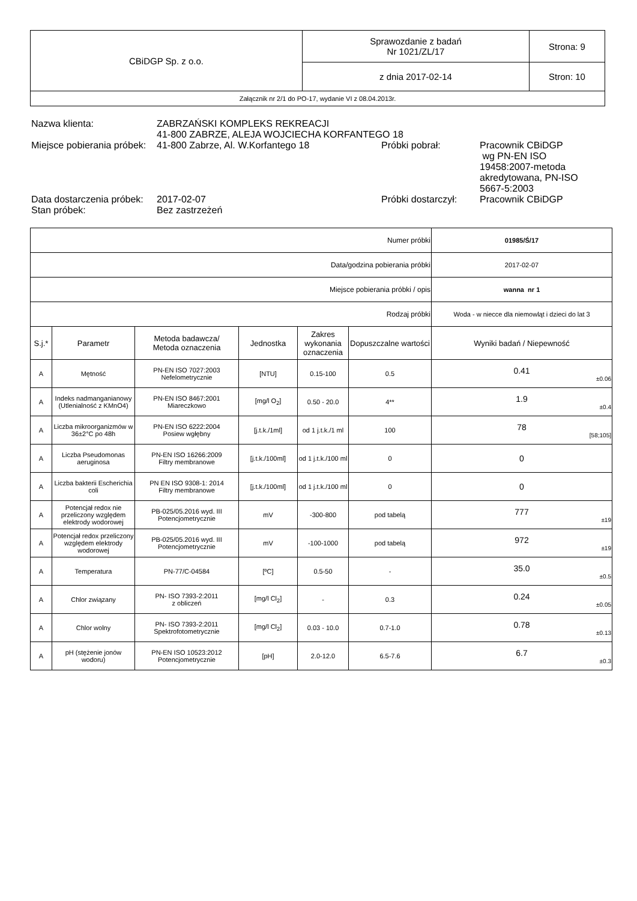| CBiDGP Sp. z o.o. | Sprawozdanie z badań Nr 1021/ZL/17 | Strona: 9 |
| | z dnia 2017-02-14 | Stron: 10 |
| Załącznik nr 2/1 do PO-17, wydanie VI z 08.04.2013r. | | |
| Nazwa klienta: | ZABRZAŃSKI KOMPLEKS REKREACJI 41-800 ZABRZE, ALEJA WOJCIECHA KORFANTEGO 18 | | |
| Miejsce pobierania próbek: | 41-800 Zabrze, Al. W.Korfantego 18 | Próbki pobrał: | Pracownik CBiDGP wg PN-EN ISO 19458:2007-metoda akredytowana, PN-ISO 5667-5:2003 |
| Data dostarczenia próbek: | 2017-02-07 | Próbki dostarczył: | Pracownik CBiDGP |
| Stan próbek: | Bez zastrzeżeń | | |
| Numer próbki | | | | | | 01985/Ś/17 |
| Data/godzina pobierania próbki | | | | | | 2017-02-07 |
| Miejsce pobierania próbki / opis | | | | | | wanna nr 1 |
| Rodzaj próbki | | | | | | Woda - w niecce dla niemowląt i dzieci do lat 3 |
| S.j.* | Parametr | Metoda badawcza/ Metoda oznaczenia | Jednostka | Zakres wykonania oznaczenia | Dopuszczalne wartości | Wyniki badań / Niepewność |
| A | Mętność | PN-EN ISO 7027:2003 Nefelometrycznie | [NTU] | 0.15-100 | 0.5 | 0.41 ±0.06 |
| A | Indeks nadmanganianowy (Utlenialność z KMnO4) | PN-EN ISO 8467:2001 Miareczkowo | [mg/l O<sub>2</sub>] | 0.50 - 20.0 | 4** | 1.9 ±0.4 |
| A | Liczba mikroorganizmów w 36±2°C po 48h | PN-EN ISO 6222:2004 Posiew wgłębny | [j.t.k./1ml] | od 1 j.t.k./1 ml | 100 | 78 [58;105] |
| A | Liczba Pseudomonas aeruginosa | PN-EN ISO 16266:2009 Filtry membranowe | [j.t.k./100ml] | od 1 j.t.k./100 ml | 0 | 0 |
| A | Liczba bakterii Escherichia coli | PN EN ISO 9308-1: 2014 Filtry membranowe | [j.t.k./100ml] | od 1 j.t.k./100 ml | 0 | 0 |
| A | Potencjał redox nie przeliczony względem elektrody wodorowej | PB-025/05.2016 wyd. III Potencjometrycznie | mV | -300-800 | pod tabelą | 777 ±19 |
| A | Potencjał redox przeliczony względem elektrody wodorowej | PB-025/05.2016 wyd. III Potencjometrycznie | mV | -100-1000 | pod tabelą | 972 ±19 |
| A | Temperatura | PN-77/C-04584 | [ºC] | 0.5-50 | - | 35.0 ±0.5 |
| A | Chlor związany | PN- ISO 7393-2:2011 z obliczeń | [mg/l Cl<sub>2</sub>] | - | 0.3 | 0.24 ±0.05 |
| A | Chlor wolny | PN- ISO 7393-2:2011 Spektrofotometrycznie | [mg/l Cl<sub>2</sub>] | 0.03 - 10.0 | 0.7-1.0 | 0.78 ±0.13 |
| A | pH (stężenie jonów wodoru) | PN-EN ISO 10523:2012 Potencjometrycznie | [pH] | 2.0-12.0 | 6.5-7.6 | 6.7 ±0.3 |